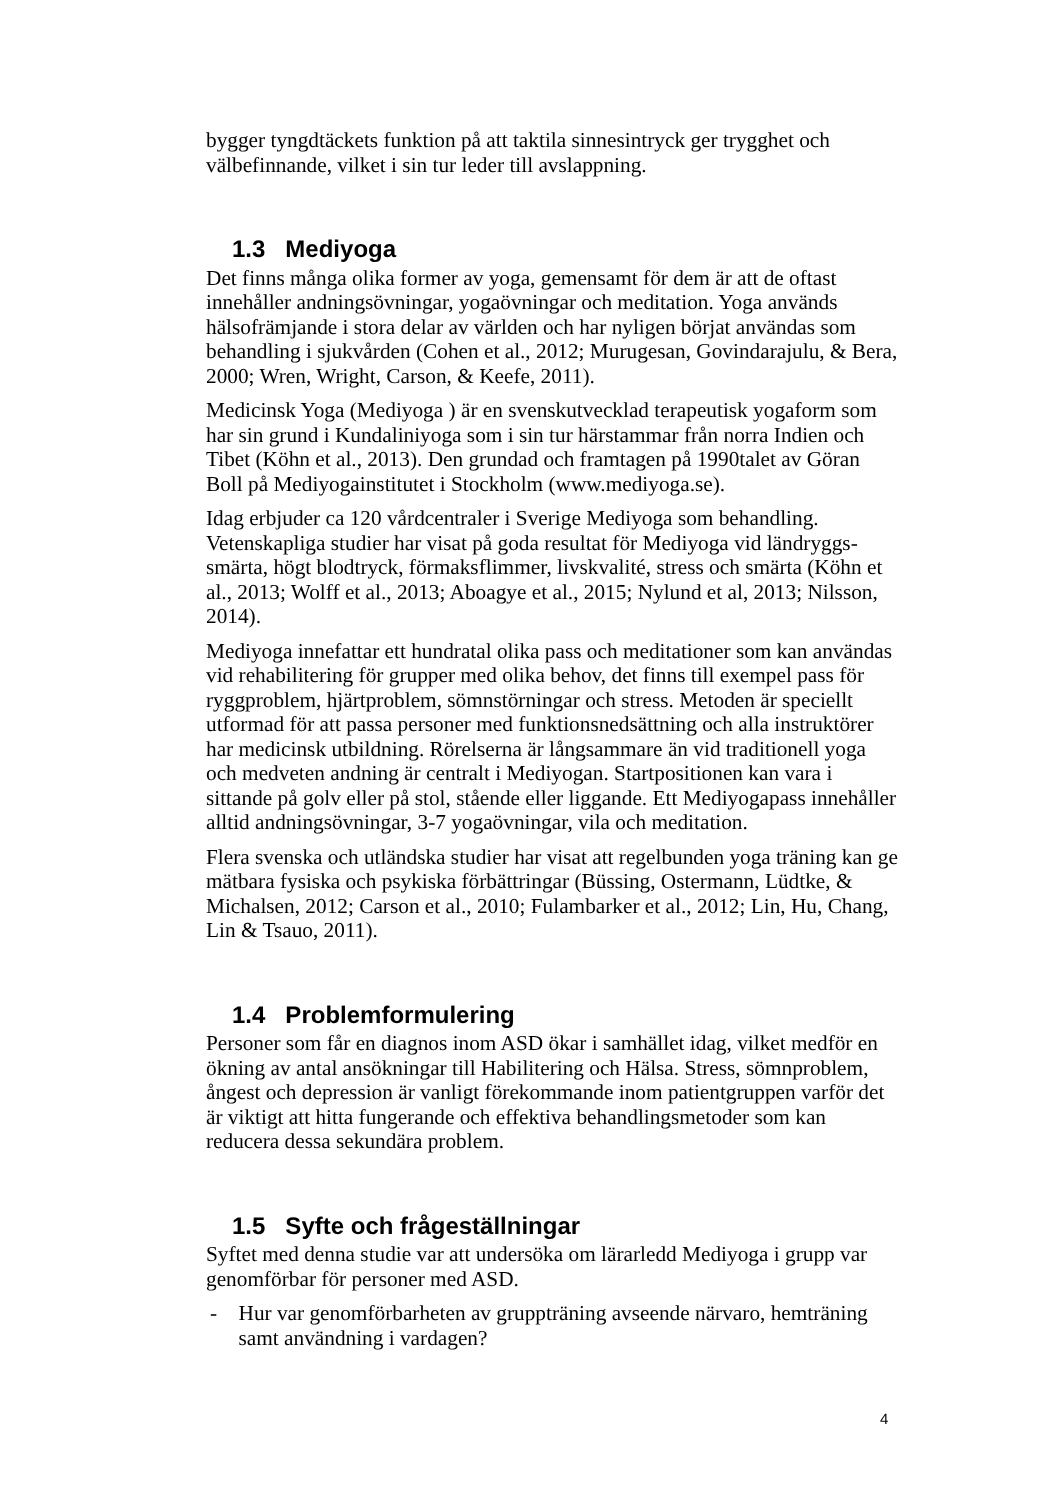bygger tyngdtäckets funktion på att taktila sinnesintryck ger trygghet och välbefinnande, vilket i sin tur leder till avslappning.
1.3 Mediyoga
Det finns många olika former av yoga, gemensamt för dem är att de oftast innehåller andningsövningar, yogaövningar och meditation. Yoga används hälsofrämjande i stora delar av världen och har nyligen börjat användas som behandling i sjukvården (Cohen et al., 2012; Murugesan, Govindarajulu, & Bera, 2000; Wren, Wright, Carson, & Keefe, 2011).
Medicinsk Yoga (Mediyoga ) är en svenskutvecklad terapeutisk yogaform som har sin grund i Kundaliniyoga som i sin tur härstammar från norra Indien och Tibet (Köhn et al., 2013). Den grundad och framtagen på 1990talet av Göran Boll på Mediyogainstitutet i Stockholm (www.mediyoga.se).
Idag erbjuder ca 120 vårdcentraler i Sverige Mediyoga som behandling. Vetenskapliga studier har visat på goda resultat för Mediyoga vid ländryggs-smärta, högt blodtryck, förmaksflimmer, livskvalité, stress och smärta (Köhn et al., 2013; Wolff et al., 2013; Aboagye et al., 2015; Nylund et al, 2013; Nilsson, 2014).
Mediyoga innefattar ett hundratal olika pass och meditationer som kan användas vid rehabilitering för grupper med olika behov, det finns till exempel pass för ryggproblem, hjärtproblem, sömnstörningar och stress. Metoden är speciellt utformad för att passa personer med funktionsnedsättning och alla instruktörer har medicinsk utbildning. Rörelserna är långsammare än vid traditionell yoga och medveten andning är centralt i Mediyogan. Startpositionen kan vara i sittande på golv eller på stol, stående eller liggande. Ett Mediyogapass innehåller alltid andningsövningar, 3-7 yogaövningar, vila och meditation.
Flera svenska och utländska studier har visat att regelbunden yoga träning kan ge mätbara fysiska och psykiska förbättringar (Büssing, Ostermann, Lüdtke, & Michalsen, 2012; Carson et al., 2010; Fulambarker et al., 2012; Lin, Hu, Chang, Lin & Tsauo, 2011).
1.4 Problemformulering
Personer som får en diagnos inom ASD ökar i samhället idag, vilket medför en ökning av antal ansökningar till Habilitering och Hälsa. Stress, sömnproblem, ångest och depression är vanligt förekommande inom patientgruppen varför det är viktigt att hitta fungerande och effektiva behandlingsmetoder som kan reducera dessa sekundära problem.
1.5 Syfte och frågeställningar
Syftet med denna studie var att undersöka om lärarledd Mediyoga i grupp var genomförbar för personer med ASD.
- Hur var genomförbarheten av gruppträning avseende närvaro, hemträning samt användning i vardagen?
4